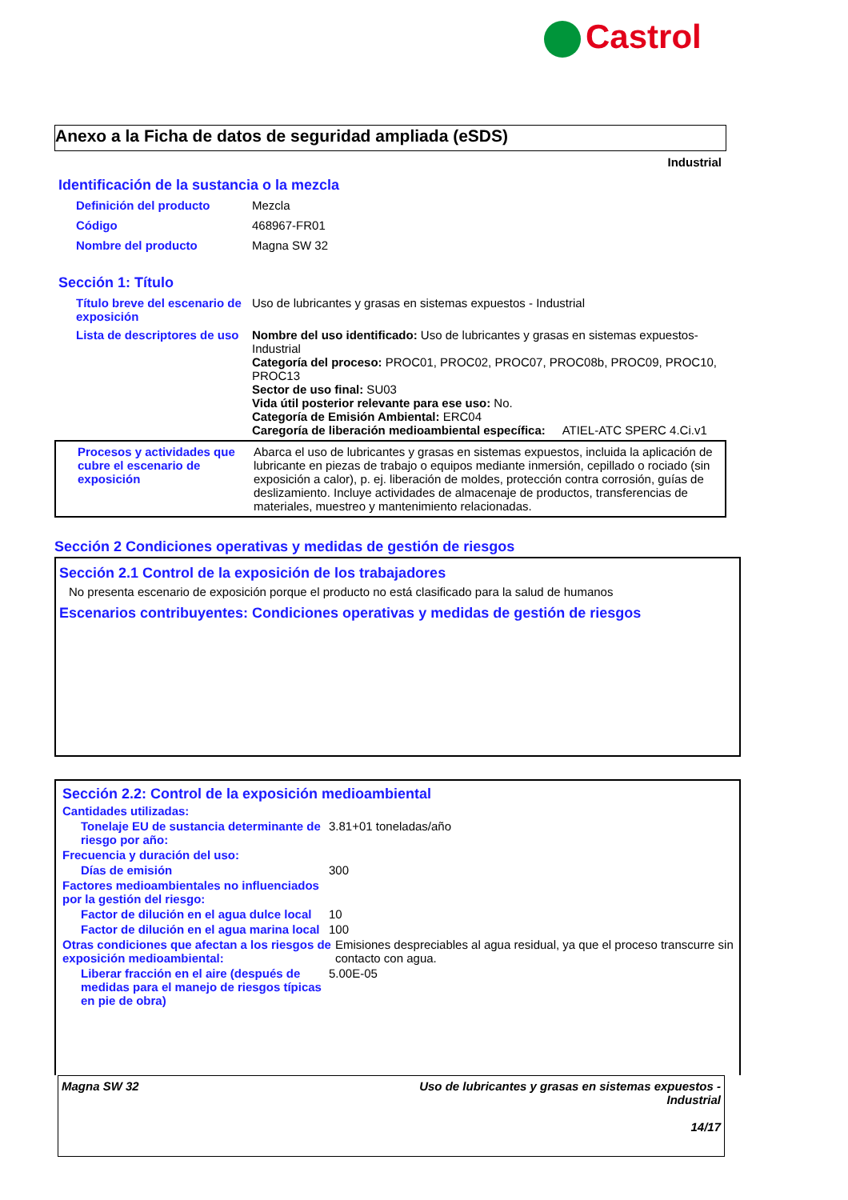Castrol
Anexo a la Ficha de datos de seguridad ampliada (eSDS)
Industrial
Identificación de la sustancia o la mezcla
Definición del producto Mezcla
Código 468967-FR01
Nombre del producto Magna SW 32
Sección 1: Título
Título breve del escenario de exposición
Uso de lubricantes y grasas en sistemas expuestos - Industrial
Lista de descriptores de uso
Nombre del uso identificado: Uso de lubricantes y grasas en sistemas expuestos- Industrial
Categoría del proceso: PROC01, PROC02, PROC07, PROC08b, PROC09, PROC10, PROC13
Sector de uso final: SU03
Vida útil posterior relevante para ese uso: No.
Categoría de Emisión Ambiental: ERC04
Caregoría de liberación medioambiental específica: ATIEL-ATC SPERC 4.Ci.v1
Procesos y actividades que cubre el escenario de exposición
Abarca el uso de lubricantes y grasas en sistemas expuestos, incluida la aplicación de lubricante en piezas de trabajo o equipos mediante inmersión, cepillado o rociado (sin exposición a calor), p. ej. liberación de moldes, protección contra corrosión, guías de deslizamiento. Incluye actividades de almacenaje de productos, transferencias de materiales, muestreo y mantenimiento relacionadas.
Sección 2 Condiciones operativas y medidas de gestión de riesgos
Sección 2.1 Control de la exposición de los trabajadores
No presenta escenario de exposición porque el producto no está clasificado para la salud de humanos
Escenarios contribuyentes: Condiciones operativas y medidas de gestión de riesgos
Sección 2.2: Control de la exposición medioambiental
Cantidades utilizadas:
Tonelaje EU de sustancia determinante de riesgo por año:
3.81+01 toneladas/año
Frecuencia y duración del uso:
Días de emisión 300
Factores medioambientales no influenciados por la gestión del riesgo:
Factor de dilución en el agua dulce local
10
Factor de dilución en el agua marina local
100
Otras condiciones que afectan a los riesgos de exposición medioambiental:
Emisiones despreciables al agua residual, ya que el proceso transcurre sin contacto con agua.
Liberar fracción en el aire (después de medidas para el manejo de riesgos típicas en pie de obra)
5.00E-05
Magna SW 32 Uso de lubricantes y grasas en sistemas expuestos -
Industrial
14/17